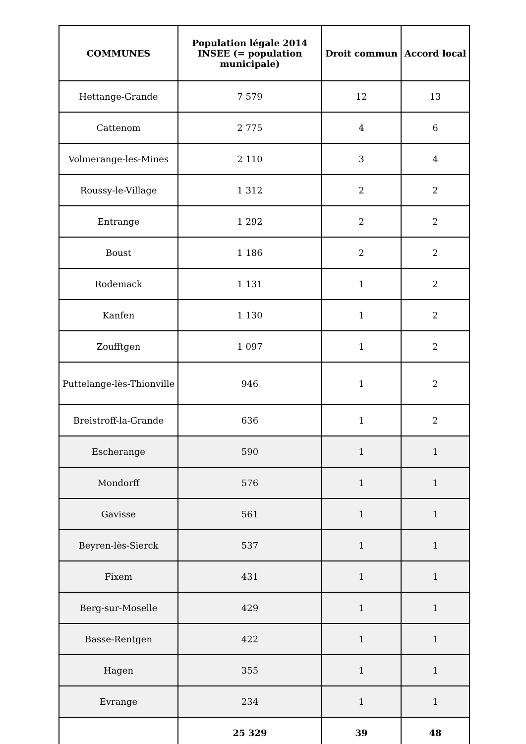| COMMUNES | Population légale 2014 INSEE (= population municipale) | Droit commun | Accord local |
| --- | --- | --- | --- |
| Hettange-Grande | 7 579 | 12 | 13 |
| Cattenom | 2 775 | 4 | 6 |
| Volmerange-les-Mines | 2 110 | 3 | 4 |
| Roussy-le-Village | 1 312 | 2 | 2 |
| Entrange | 1 292 | 2 | 2 |
| Boust | 1 186 | 2 | 2 |
| Rodemack | 1 131 | 1 | 2 |
| Kanfen | 1 130 | 1 | 2 |
| Zoufftgen | 1 097 | 1 | 2 |
| Puttelange-lès-Thionville | 946 | 1 | 2 |
| Breistroff-la-Grande | 636 | 1 | 2 |
| Escherange | 590 | 1 | 1 |
| Mondorff | 576 | 1 | 1 |
| Gavisse | 561 | 1 | 1 |
| Beyren-lès-Sierck | 537 | 1 | 1 |
| Fixem | 431 | 1 | 1 |
| Berg-sur-Moselle | 429 | 1 | 1 |
| Basse-Rentgen | 422 | 1 | 1 |
| Hagen | 355 | 1 | 1 |
| Evrange | 234 | 1 | 1 |
| | 25 329 | 39 | 48 |